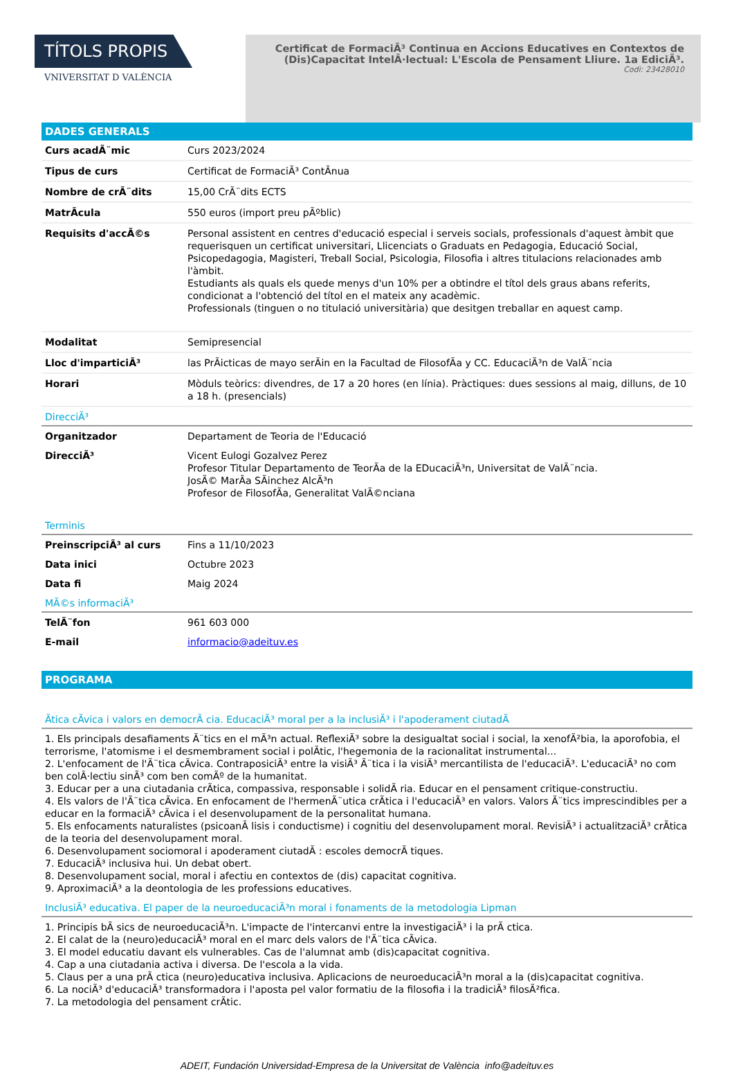TÍTOLS PROPIS
VNIVERSITAT D VALÈNCIA
Certificat de FormaciÃ³ Continua en Accions Educatives en Contextos de (Dis)Capacitat IntelÂ·lectual: L'Escola de Pensament Lliure. 1a EdiciÃ³.
Codi: 23428010
DADES GENERALS
| Curs acadÃ¨mic | Curs 2023/2024 |
| Tipus de curs | Certificat de FormaciÃ³ ContÃnua |
| Nombre de crÃ¨dits | 15,00 CrÃ¨dits ECTS |
| MatrÃcula | 550 euros (import preu pÃºblic) |
| Requisits d'accÃ©s | Personal assistent en centres d'educació especial i serveis socials, professionals d'aquest àmbit que requerisquen un certificat universitari, Llicenciats o Graduats en Pedagogia, Educació Social, Psicopedagogia, Magisteri, Treball Social, Psicologia, Filosofia i altres titulacions relacionades amb l'àmbit. Estudiants als quals els quede menys d'un 10% per a obtindre el títol dels graus abans referits, condicionat a l'obtenció del títol en el mateix any acadèmic. Professionals (tinguen o no titulació universitària) que desitgen treballar en aquest camp. |
| Modalitat | Semipresencial |
| Lloc d'imparticiÃ³ | las PrÃicticas de mayo serÃin en la Facultad de FilosofÃa y CC. EducaciÃ³n de ValÃ¨ncia |
| Horari | Mòduls teòrics: divendres, de 17 a 20 hores (en línia). Pràctiques: dues sessions al maig, dilluns, de 10 a 18 h. (presencials) |
DirecciÃ³
| Organitzador | Departament de Teoria de l'Educació |
| DirecciÃ³ | Vicent Eulogi Gozalvez Perez Profesor Titular Departamento de TeorÃa de la EDucaciÃ³n, Universitat de ValÃ¨ncia. JosÃ© MarÃa SÃinchez AlcÃ³n Profesor de FilosofÃa, Generalitat ValÃ©nciana |
Terminis
| PreinscripciÃ³ al curs | Fins a 11/10/2023 |
| Data inici | Octubre 2023 |
| Data fi | Maig 2024 |
MÃ©s informaciÃ³
| TelÃ¨fon | 961 603 000 |
| E-mail | informacio@adeituv.es |
PROGRAMA
Ã­tica cÃvica i valors en democrÃ cia. EducaciÃ³ moral per a la inclusiÃ³ i l'apoderament ciutadÃ
1. Els principals desafiaments Ã¨tics en el mÃ³n actual. ReflexiÃ³ sobre la desigualtat social i social, la xenofÃ²bia, la aporofobia, el terrorisme, l'atomisme i el desmembrament social i polÃtic, l'hegemonia de la racionalitat instrumental...
2. L'enfocament de l'Ã¨tica cÃvica. ContraposiciÃ³ entre la visiÃ³ Ã¨tica i la visiÃ³ mercantilista de l'educaciÃ³. L'educaciÃ³ no com ben colÂ·lectiu sinÃ³ com ben comÃº de la humanitat.
3. Educar per a una ciutadania crÃtica, compassiva, responsable i solidÃ ria. Educar en el pensament critique-constructiu.
4. Els valors de l'Ã¨tica cÃvica. En enfocament de l'hermenÃ¨utica crÃtica i l'educaciÃ³ en valors. Valors Ã¨tics imprescindibles per a educar en la formaciÃ³ cÃvica i el desenvolupament de la personalitat humana.
5. Els enfocaments naturalistes (psicoanÃ lisis i conductisme) i cognitiu del desenvolupament moral. RevisiÃ³ i actualitzaciÃ³ crÃ­tica de la teoria del desenvolupament moral.
6. Desenvolupament sociomoral i apoderament ciutadÃ : escoles democrÃ tiques.
7. EducaciÃ³ inclusiva hui. Un debat obert.
8. Desenvolupament social, moral i afectiu en contextos de (dis) capacitat cognitiva.
9. AproximaciÃ³ a la deontologia de les professions educatives.
InclusiÃ³ educativa. El paper de la neuroeducaciÃ³n moral i fonaments de la metodologia Lipman
1. Principis bÃ sics de neuroeducaciÃ³n. L'impacte de l'intercanvi entre la investigaciÃ³ i la prÃ ctica.
2. El calat de la (neuro)educaciÃ³ moral en el marc dels valors de l'Ã¨tica cÃvica.
3. El model educatiu davant els vulnerables. Cas de l'alumnat amb (dis)capacitat cognitiva.
4. Cap a una ciutadania activa i diversa. De l'escola a la vida.
5. Claus per a una prÃ ctica (neuro)educativa inclusiva. Aplicacions de neuroeducaciÃ³n moral a la (dis)capacitat cognitiva.
6. La nociÃ³ d'educaciÃ³ transformadora i l'aposta pel valor formatiu de la filosofia i la tradiciÃ³ filosÃ²fica.
7. La metodologia del pensament crÃtic.
ADEIT, Fundación Universidad-Empresa de la Universitat de València info@adeituv.es